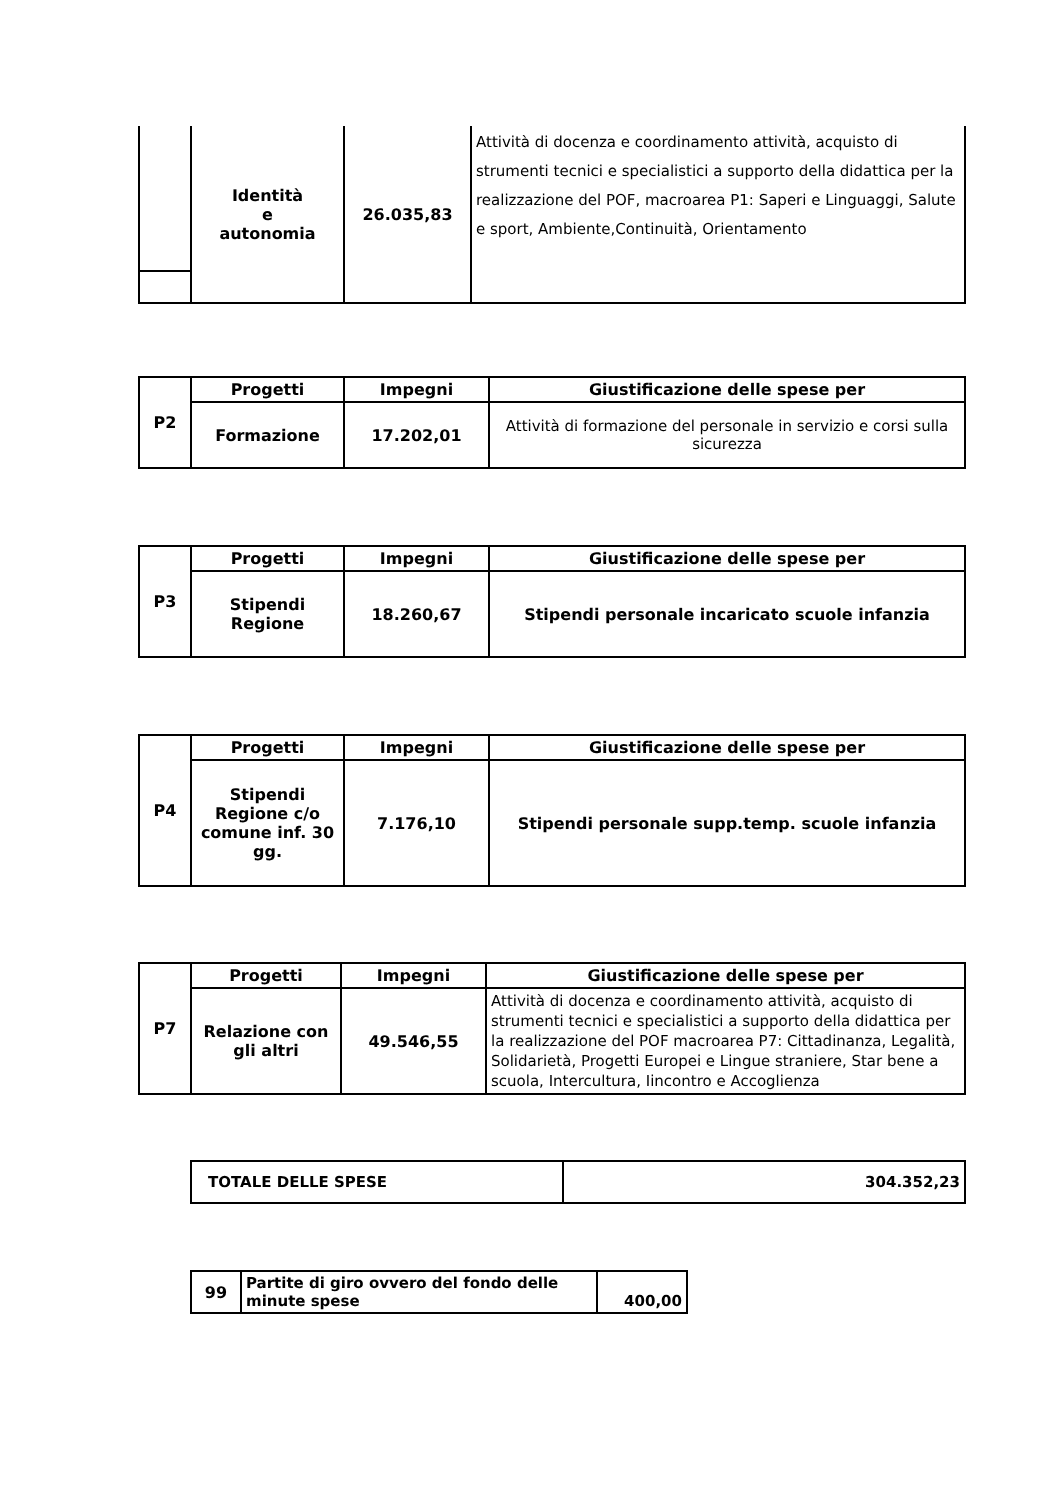| | Identità e autonomia | 26.035,83 | Attività di docenza e coordinamento attività, acquisto di strumenti tecnici e specialistici a supporto della didattica per la realizzazione del POF, macroarea P1: Saperi e Linguaggi, Salute e sport, Ambiente,Continuità, Orientamento |
| P2 | Progetti | Impegni | Giustificazione delle spese per |
| | Formazione | 17.202,01 | Attività di formazione del personale in servizio e corsi sulla sicurezza |
| P3 | Progetti | Impegni | Giustificazione delle spese per |
| | Stipendi Regione | 18.260,67 | Stipendi personale incaricato scuole infanzia |
| P4 | Progetti | Impegni | Giustificazione delle spese per |
| | Stipendi Regione c/o comune inf. 30 gg. | 7.176,10 | Stipendi personale supp.temp. scuole infanzia |
| P7 | Progetti | Impegni | Giustificazione delle spese per |
| | Relazione con gli altri | 49.546,55 | Attività di docenza e coordinamento attività, acquisto di strumenti tecnici e specialistici a supporto della didattica per la realizzazione del POF macroarea P7: Cittadinanza, Legalità, Solidarietà, Progetti Europei e Lingue straniere, Star bene a scuola, Intercultura, Iincontro e Accoglienza |
| TOTALE DELLE SPESE | 304.352,23 |
| 99 | Partite di giro ovvero del fondo delle minute spese | 400,00 |